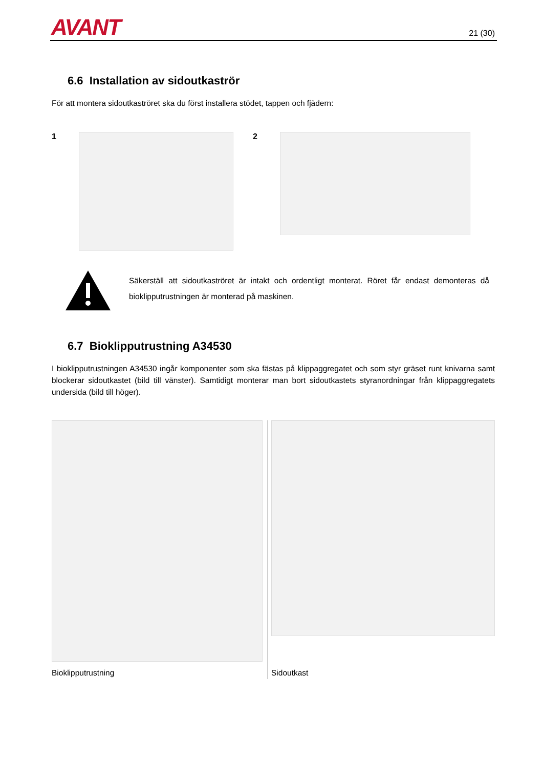AVANT 21 (30)
6.6 Installation av sidoutkaströr
För att montera sidoutkaströret ska du först installera stödet, tappen och fjädern:
1 2
Säkerställ att sidoutkaströret är intakt och ordentligt monterat. Röret får endast demonteras då bioklipputrustningen är monterad på maskinen.
6.7 Bioklipputrustning A34530
I bioklipputrustningen A34530 ingår komponenter som ska fästas på klippaggregatet och som styr gräset runt knivarna samt blockerar sidoutkastet (bild till vänster). Samtidigt monterar man bort sidoutkastets styranordningar från klippaggregatets undersida (bild till höger).
Bioklipputrustning
Sidoutkast